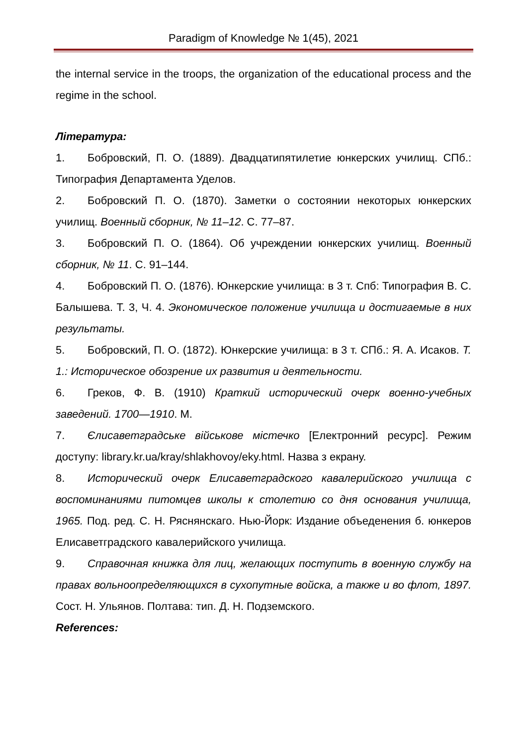Paradigm of Knowledge № 1(45), 2021
the internal service in the troops, the organization of the educational process and the regime in the school.
Література:
1. Бобровский, П. О. (1889). Двадцатипятилетие юнкерских училищ. СПб.: Типография Департамента Уделов.
2. Бобровский П. О. (1870). Заметки о состоянии некоторых юнкерских училищ. Военный сборник, № 11–12. С. 77–87.
3. Бобровский П. О. (1864). Об учреждении юнкерских училищ. Военный сборник, № 11. С. 91–144.
4. Бобровский П. О. (1876). Юнкерские училища: в 3 т. Спб: Типография В. С. Балышева. Т. 3, Ч. 4. Экономическое положение училища и достигаемые в них результаты.
5. Бобровский, П. О. (1872). Юнкерские училища: в 3 т. СПб.: Я. А. Исаков. Т. 1.: Историческое обозрение их развития и деятельности.
6. Греков, Ф. В. (1910) Краткий исторический очерк военно-учебных заведений. 1700—1910. М.
7. Єлисаветградське військове містечко [Електронний ресурс]. Режим доступу: library.kr.ua/kray/shlakhovoy/eky.html. Назва з екрану.
8. Исторический очерк Елисаветградского кавалерийского училища с воспоминаниями питомцев школы к столетию со дня основания училища, 1965. Под. ред. С. Н. Ряснянскаго. Нью-Йорк: Издание объеденения б. юнкеров Елисаветградского кавалерийского училища.
9. Справочная книжка для лиц, желающих поступить в военную службу на правах вольноопределяющихся в сухопутные войска, а также и во флот, 1897. Сост. Н. Ульянов. Полтава: тип. Д. Н. Подземского.
References: